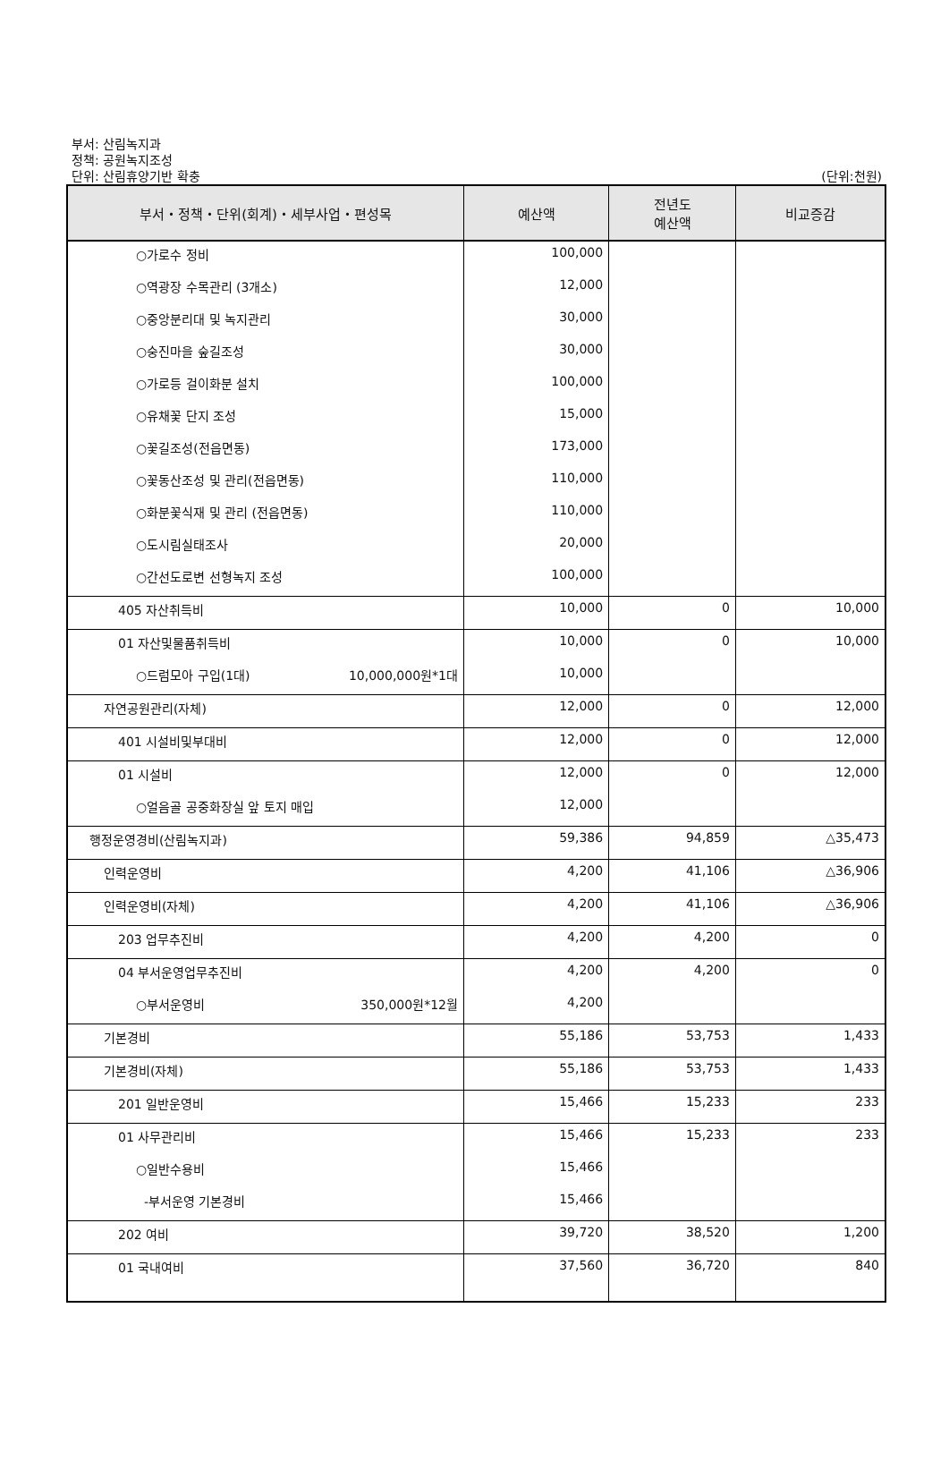부서: 산림녹지과
정책: 공원녹지조성
단위: 산림휴양기반 확충
(단위:천원)
| 부서・정책・단위(회계)・세부사업・편성목 | 예산액 | 전년도 예산액 | 비교증감 |
| --- | --- | --- | --- |
| ○가로수 정비 | 100,000 | | |
| ○역광장 수목관리 (3개소) | 12,000 | | |
| ○중앙분리대 및 녹지관리 | 30,000 | | |
| ○숭진마을 숲길조성 | 30,000 | | |
| ○가로등 걸이화분 설치 | 100,000 | | |
| ○유채꽃 단지 조성 | 15,000 | | |
| ○꽃길조성(전읍면동) | 173,000 | | |
| ○꽃동산조성 및 관리(전읍면동) | 110,000 | | |
| ○화분꽃식재 및 관리 (전읍면동) | 110,000 | | |
| ○도시림실태조사 | 20,000 | | |
| ○간선도로변 선형녹지 조성 | 100,000 | | |
| 405 자산취득비 | 10,000 | 0 | 10,000 |
| 01 자산및물품취득비 | 10,000 | 0 | 10,000 |
| ○드럼모아 구입(1대) 10,000,000원*1대 | 10,000 | | |
| 자연공원관리(자체) | 12,000 | 0 | 12,000 |
| 401 시설비및부대비 | 12,000 | 0 | 12,000 |
| 01 시설비 | 12,000 | 0 | 12,000 |
| ○얼음골 공중화장실 앞 토지 매입 | 12,000 | | |
| 행정운영경비(산림녹지과) | 59,386 | 94,859 | △35,473 |
| 인력운영비 | 4,200 | 41,106 | △36,906 |
| 인력운영비(자체) | 4,200 | 41,106 | △36,906 |
| 203 업무추진비 | 4,200 | 4,200 | 0 |
| 04 부서운영업무추진비 | 4,200 | 4,200 | 0 |
| ○부서운영비 350,000원*12월 | 4,200 | | |
| 기본경비 | 55,186 | 53,753 | 1,433 |
| 기본경비(자체) | 55,186 | 53,753 | 1,433 |
| 201 일반운영비 | 15,466 | 15,233 | 233 |
| 01 사무관리비 | 15,466 | 15,233 | 233 |
| ○일반수용비 | 15,466 | | |
| -부서운영 기본경비 | 15,466 | | |
| 202 여비 | 39,720 | 38,520 | 1,200 |
| 01 국내여비 | 37,560 | 36,720 | 840 |